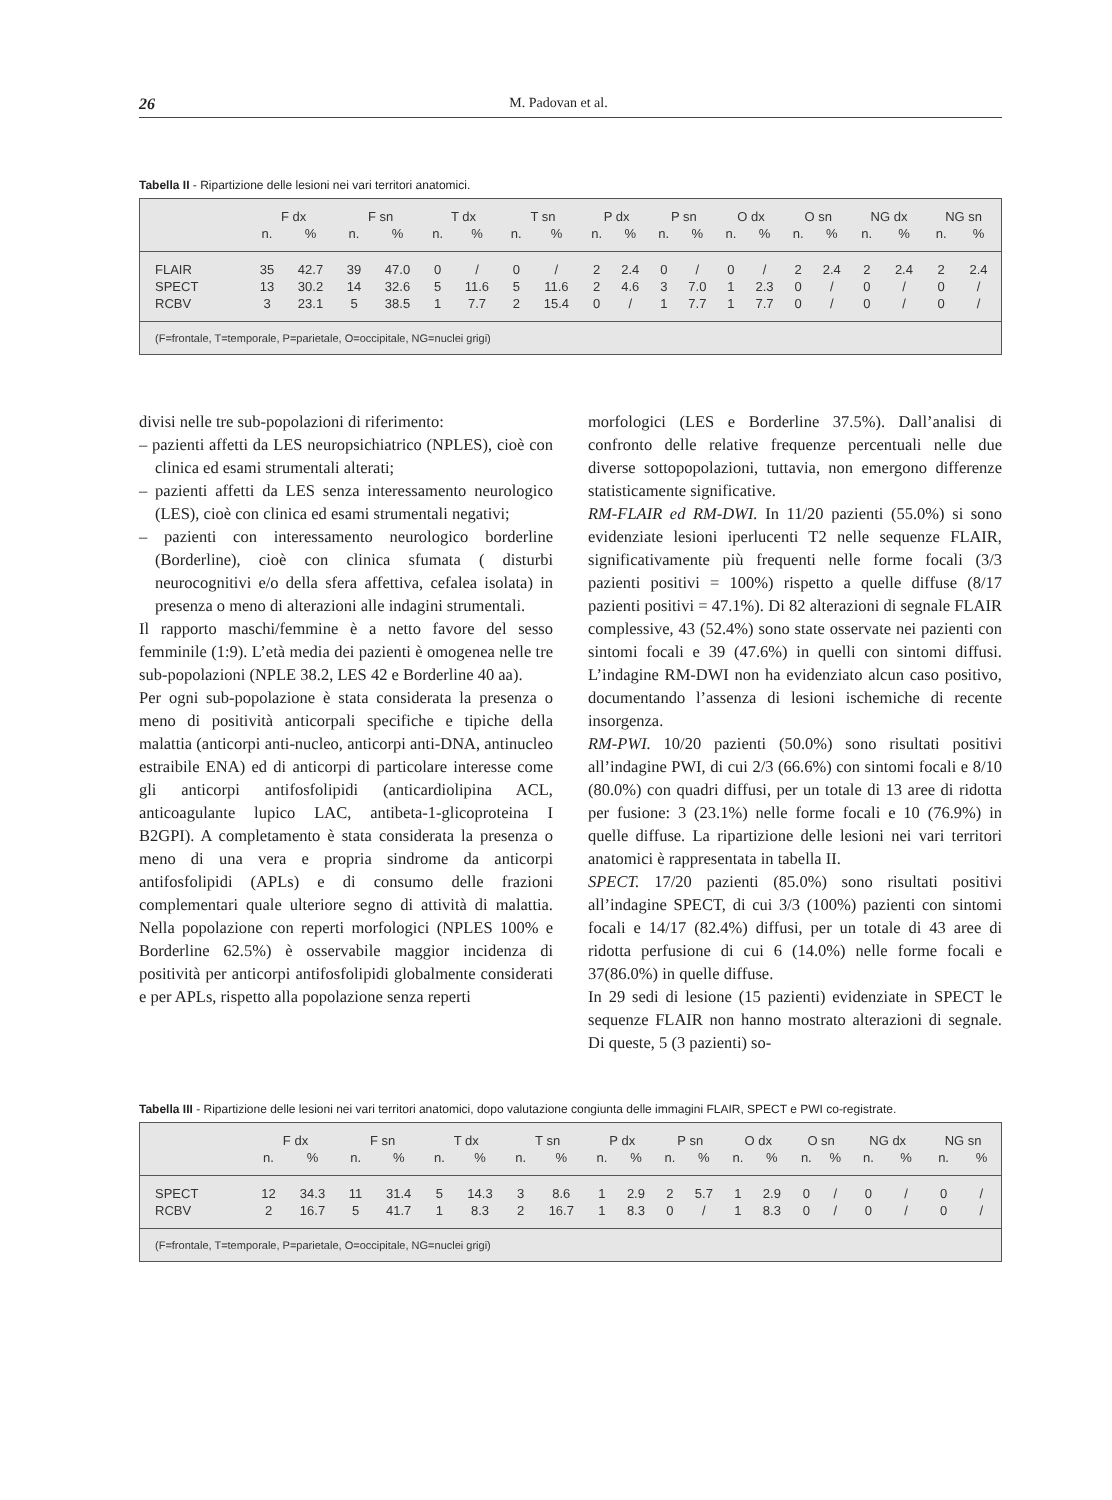26 M. Padovan et al.
Tabella II - Ripartizione delle lesioni nei vari territori anatomici.
| | F dx | | F sn | | T dx | | T sn | | P dx | | P sn | | O dx | | O sn | | NG dx | | NG sn | |
| --- | --- | --- | --- | --- | --- | --- | --- | --- | --- | --- | --- | --- | --- | --- | --- | --- | --- | --- | --- | --- |
| | n. | % | n. | % | n. | % | n. | % | n. | % | n. | % | n. | % | n. | % | n. | % | n. | % |
| FLAIR | 35 | 42.7 | 39 | 47.0 | 0 | / | 0 | / | 2 | 2.4 | 0 | / | 0 | / | 2 | 2.4 | 2 | 2.4 | 2 | 2.4 |
| SPECT | 13 | 30.2 | 14 | 32.6 | 5 | 11.6 | 5 | 11.6 | 2 | 4.6 | 3 | 7.0 | 1 | 2.3 | 0 | / | 0 | / | 0 | / |
| RCBV | 3 | 23.1 | 5 | 38.5 | 1 | 7.7 | 2 | 15.4 | 0 | / | 1 | 7.7 | 1 | 7.7 | 0 | / | 0 | / | 0 | / |
| (F=frontale, T=temporale, P=parietale, O=occipitale, NG=nuclei grigi) | | | | | | | | | | | | | | | | | | | | |
divisi nelle tre sub-popolazioni di riferimento:
– pazienti affetti da LES neuropsichiatrico (NPLES), cioè con clinica ed esami strumentali alterati;
– pazienti affetti da LES senza interessamento neurologico (LES), cioè con clinica ed esami strumentali negativi;
– pazienti con interessamento neurologico borderline (Borderline), cioè con clinica sfumata ( disturbi neurocognitivi e/o della sfera affettiva, cefalea isolata) in presenza o meno di alterazioni alle indagini strumentali.
Il rapporto maschi/femmine è a netto favore del sesso femminile (1:9). L’età media dei pazienti è omogenea nelle tre sub-popolazioni (NPLE 38.2, LES 42 e Borderline 40 aa).
Per ogni sub-popolazione è stata considerata la presenza o meno di positività anticorpali specifiche e tipiche della malattia (anticorpi anti-nucleo, anticorpi anti-DNA, antinucleo estraibile ENA) ed di anticorpi di particolare interesse come gli anticorpi antifosfolipidi (anticardiolipina ACL, anticoagulante lupico LAC, antibeta-1-glicoproteina I B2GPI). A completamento è stata considerata la presenza o meno di una vera e propria sindrome da anticorpi antifosfolipidi (APLs) e di consumo delle frazioni complementari quale ulteriore segno di attività di malattia. Nella popolazione con reperti morfologici (NPLES 100% e Borderline 62.5%) è osservabile maggior incidenza di positività per anticorpi antifosfolipidi globalmente considerati e per APLs, rispetto alla popolazione senza reperti
morfologici (LES e Borderline 37.5%). Dall’analisi di confronto delle relative frequenze percentuali nelle due diverse sottopopolazioni, tuttavia, non emergono differenze statisticamente significative.
RM-FLAIR ed RM-DWI. In 11/20 pazienti (55.0%) si sono evidenziate lesioni iperlucenti T2 nelle sequenze FLAIR, significativamente più frequenti nelle forme focali (3/3 pazienti positivi = 100%) rispetto a quelle diffuse (8/17 pazienti positivi = 47.1%). Di 82 alterazioni di segnale FLAIR complessive, 43 (52.4%) sono state osservate nei pazienti con sintomi focali e 39 (47.6%) in quelli con sintomi diffusi. L’indagine RM-DWI non ha evidenziato alcun caso positivo, documentando l’assenza di lesioni ischemiche di recente insorgenza.
RM-PWI. 10/20 pazienti (50.0%) sono risultati positivi all’indagine PWI, di cui 2/3 (66.6%) con sintomi focali e 8/10 (80.0%) con quadri diffusi, per un totale di 13 aree di ridotta per fusione: 3 (23.1%) nelle forme focali e 10 (76.9%) in quelle diffuse. La ripartizione delle lesioni nei vari territori anatomici è rappresentata in tabella II.
SPECT. 17/20 pazienti (85.0%) sono risultati positivi all’indagine SPECT, di cui 3/3 (100%) pazienti con sintomi focali e 14/17 (82.4%) diffusi, per un totale di 43 aree di ridotta perfusione di cui 6 (14.0%) nelle forme focali e 37(86.0%) in quelle diffuse.
In 29 sedi di lesione (15 pazienti) evidenziate in SPECT le sequenze FLAIR non hanno mostrato alterazioni di segnale. Di queste, 5 (3 pazienti) so-
Tabella III - Ripartizione delle lesioni nei vari territori anatomici, dopo valutazione congiunta delle immagini FLAIR, SPECT e PWI co-registrate.
| | F dx | | F sn | | T dx | | T sn | | P dx | | P sn | | O dx | | O sn | | NG dx | | NG sn | |
| --- | --- | --- | --- | --- | --- | --- | --- | --- | --- | --- | --- | --- | --- | --- | --- | --- | --- | --- | --- | --- |
| | n. | % | n. | % | n. | % | n. | % | n. | % | n. | % | n. | % | n. | % | n. | % | n. | % |
| SPECT | 12 | 34.3 | 11 | 31.4 | 5 | 14.3 | 3 | 8.6 | 1 | 2.9 | 2 | 5.7 | 1 | 2.9 | 0 | / | 0 | / | 0 | / |
| RCBV | 2 | 16.7 | 5 | 41.7 | 1 | 8.3 | 2 | 16.7 | 1 | 8.3 | 0 | / | 1 | 8.3 | 0 | / | 0 | / | 0 | / |
| (F=frontale, T=temporale, P=parietale, O=occipitale, NG=nuclei grigi) | | | | | | | | | | | | | | | | | | | | |